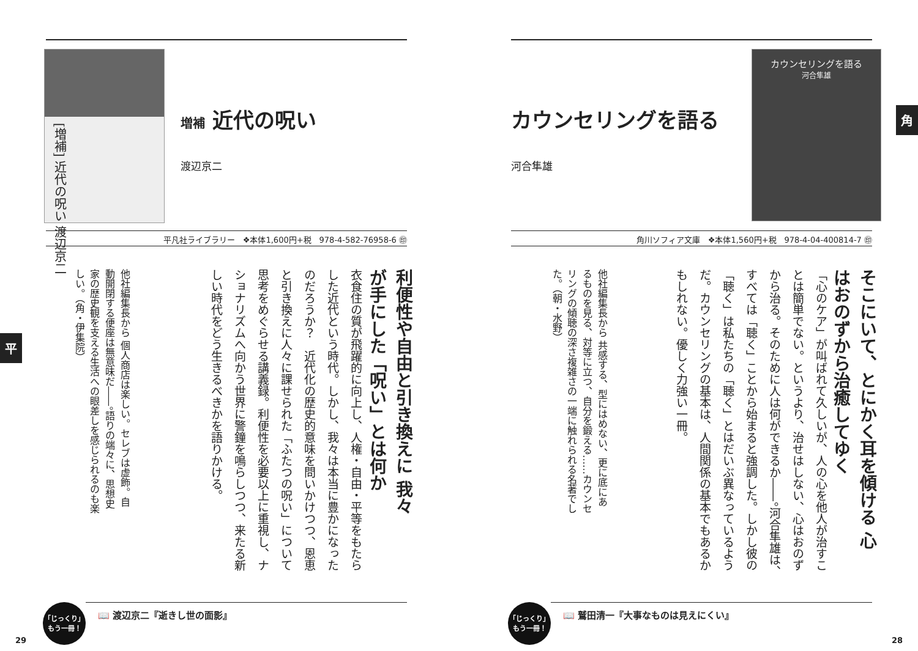[増補] 近代の呪い 渡辺京二
増補 近代の呪い
渡辺京二
平凡社ライブラリー　❖本体1,600円+税　978-4-582-76958-6 ㊞
利便性や自由と引き換えに 我々が手にした「呪い」とは何か
衣食住の質が飛躍的に向上し、人権・自由・平等をもたらした近代という時代。しかし、我々は本当に豊かになったのだろうか？　近代化の歴史的意味を問いかけつつ、恩恵と引き換えに人々に課せられた「ふたつの呪い」について思考をめぐらせる講義録。利便性を必要以上に重視し、ナショナリズムへ向かう世界に警鐘を鳴らしつつ、来たる新しい時代をどう生きるべきかを語りかける。
他社編集長から 個人商店は楽しい。セレブは虚飾。自動開閉する便座は無意味だ――。語りの端々に、思想史家の歴史観を支える生活への眼差しを感じられるのも楽しい。（角・伊集院）
「じっくり」
もう一冊！
📖 渡辺京二『逝きし世の面影』
平
29
カウンセリングを語る
河合隼雄
カウンセリングを語る
河合隼雄
角川ソフィア文庫　❖本体1,560円+税　978-4-04-400814-7 ㊞
そこにいて、とにかく耳を傾ける 心はおのずから治癒してゆく
「心のケア」が叫ばれて久しいが、人の心を他人が治すことは簡単でない。というより、治せはしない、心はおのずから治る。そのために人は何ができるか――。河合隼雄は、すべては「聴く」ことから始まると強調した。しかし彼の「聴く」は私たちの「聴く」とはだいぶ異なっているようだ。カウンセリングの基本は、人間関係の基本でもあるかもしれない。優しく力強い一冊。
他社編集長から 共感する、型にはめない、更に底にあるものを見る、対等に立つ、自分を鍛える……カウンセリングの傾聴の深さ複雑さの一端に触れられる名著でした。（朝・水野）
「じっくり」
もう一冊！
📖 鷲田清一『大事なものは見えにくい』
角
28